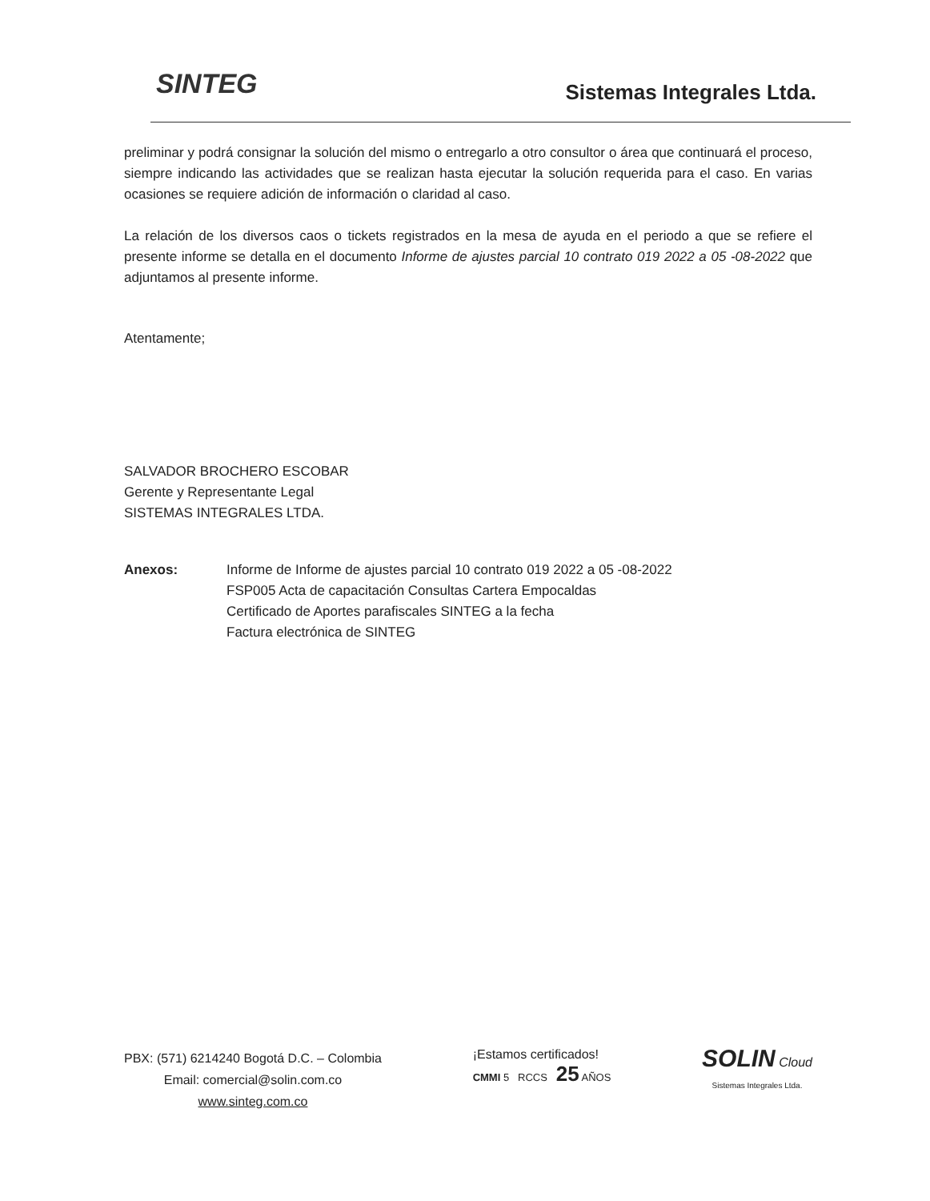SINTEG Sistemas Integrales Ltda.
preliminar y podrá consignar la solución del mismo o entregarlo a otro consultor o área que continuará el proceso, siempre indicando las actividades que se realizan hasta ejecutar la solución requerida para el caso. En varias ocasiones se requiere adición de información o claridad al caso.
La relación de los diversos caos o tickets registrados en la mesa de ayuda en el periodo a que se refiere el presente informe se detalla en el documento Informe de ajustes parcial 10 contrato 019 2022 a 05 -08-2022 que adjuntamos al presente informe.
Atentamente;
SALVADOR BROCHERO ESCOBAR
Gerente y Representante Legal
SISTEMAS INTEGRALES LTDA.
Anexos: Informe de Informe de ajustes parcial 10 contrato 019 2022 a 05 -08-2022
FSP005 Acta de capacitación Consultas Cartera Empocaldas
Certificado de Aportes parafiscales SINTEG a la fecha
Factura electrónica de SINTEG
PBX: (571) 6214240 Bogotá D.C. – Colombia
Email: comercial@solin.com.co
www.sinteg.com.co
¡Estamos certificados!
CMMI 5 RCCS 25 AÑOS
SOLIN Cloud
Sistemas Integrales Ltda.